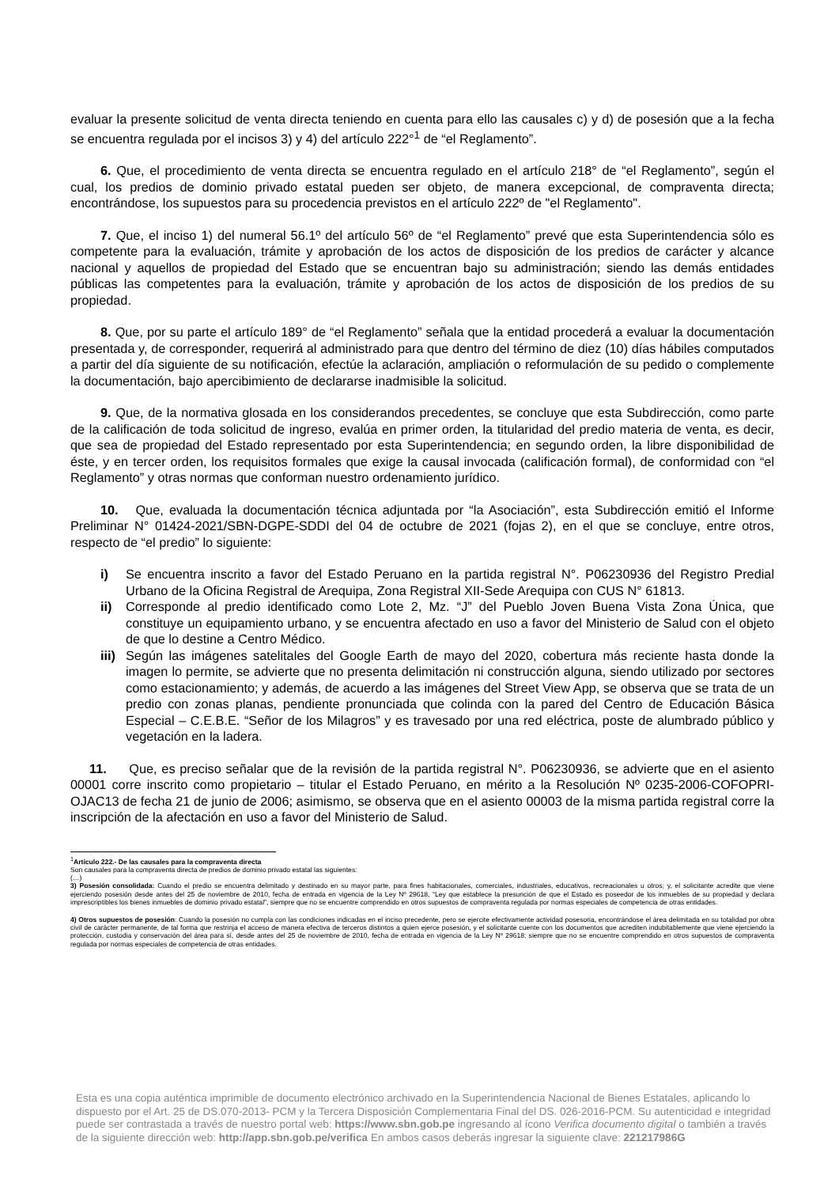evaluar la presente solicitud de venta directa teniendo en cuenta para ello las causales c) y d) de posesión que a la fecha se encuentra regulada por el incisos 3) y 4) del artículo 222°<sup>1</sup> de “el Reglamento”.
6. Que, el procedimiento de venta directa se encuentra regulado en el artículo 218° de “el Reglamento”, según el cual, los predios de dominio privado estatal pueden ser objeto, de manera excepcional, de compraventa directa; encontrándose, los supuestos para su procedencia previstos en el artículo 222º de "el Reglamento".
7. Que, el inciso 1) del numeral 56.1º del artículo 56º de “el Reglamento” prevé que esta Superintendencia sólo es competente para la evaluación, trámite y aprobación de los actos de disposición de los predios de carácter y alcance nacional y aquellos de propiedad del Estado que se encuentran bajo su administración; siendo las demás entidades públicas las competentes para la evaluación, trámite y aprobación de los actos de disposición de los predios de su propiedad.
8. Que, por su parte el artículo 189° de “el Reglamento” señala que la entidad procederá a evaluar la documentación presentada y, de corresponder, requerirá al administrado para que dentro del término de diez (10) días hábiles computados a partir del día siguiente de su notificación, efectúe la aclaración, ampliación o reformulación de su pedido o complemente la documentación, bajo apercibimiento de declararse inadmisible la solicitud.
9. Que, de la normativa glosada en los considerandos precedentes, se concluye que esta Subdirección, como parte de la calificación de toda solicitud de ingreso, evalúa en primer orden, la titularidad del predio materia de venta, es decir, que sea de propiedad del Estado representado por esta Superintendencia; en segundo orden, la libre disponibilidad de éste, y en tercer orden, los requisitos formales que exige la causal invocada (calificación formal), de conformidad con “el Reglamento” y otras normas que conforman nuestro ordenamiento jurídico.
10. Que, evaluada la documentación técnica adjuntada por “la Asociación”, esta Subdirección emitió el Informe Preliminar N° 01424-2021/SBN-DGPE-SDDI del 04 de octubre de 2021 (fojas 2), en el que se concluye, entre otros, respecto de “el predio” lo siguiente:
i) Se encuentra inscrito a favor del Estado Peruano en la partida registral N°. P06230936 del Registro Predial Urbano de la Oficina Registral de Arequipa, Zona Registral XII-Sede Arequipa con CUS N° 61813.
ii) Corresponde al predio identificado como Lote 2, Mz. “J” del Pueblo Joven Buena Vista Zona Única, que constituye un equipamiento urbano, y se encuentra afectado en uso a favor del Ministerio de Salud con el objeto de que lo destine a Centro Médico.
iii) Según las imágenes satelitales del Google Earth de mayo del 2020, cobertura más reciente hasta donde la imagen lo permite, se advierte que no presenta delimitación ni construcción alguna, siendo utilizado por sectores como estacionamiento; y además, de acuerdo a las imágenes del Street View App, se observa que se trata de un predio con zonas planas, pendiente pronunciada que colinda con la pared del Centro de Educación Básica Especial – C.E.B.E. “Señor de los Milagros” y es travesado por una red eléctrica, poste de alumbrado público y vegetación en la ladera.
11. Que, es preciso señalar que de la revisión de la partida registral N°. P06230936, se advierte que en el asiento 00001 corre inscrito como propietario – titular el Estado Peruano, en mérito a la Resolución Nº 0235-2006-COFOPRI-OJAC13 de fecha 21 de junio de 2006; asimismo, se observa que en el asiento 00003 de la misma partida registral corre la inscripción de la afectación en uso a favor del Ministerio de Salud.
<sup>1</sup> Artículo 222.- De las causales para la compraventa directa
Son causales para la compraventa directa de predios de dominio privado estatal las siguientes:
(…)
3) Posesión consolidada: Cuando el predio se encuentra delimitado y destinado en su mayor parte, para fines habitacionales, comerciales, industriales, educativos, recreacionales u otros; y, el solicitante acredite que viene ejerciendo posesión desde antes del 25 de noviembre de 2010, fecha de entrada en vigencia de la Ley Nº 29618, “Ley que establece la presunción de que el Estado es poseedor de los inmuebles de su propiedad y declara imprescriptibles los bienes inmuebles de dominio privado estatal”, siempre que no se encuentre comprendido en otros supuestos de compraventa regulada por normas especiales de competencia de otras entidades.
4) Otros supuestos de posesión: Cuando la posesión no cumpla con las condiciones indicadas en el inciso precedente, pero se ejercite efectivamente actividad posesoria, encontrándose el área delimitada en su totalidad por obra civil de carácter permanente, de tal forma que restrinja el acceso de manera efectiva de terceros distintos a quien ejerce posesión, y el solicitante cuente con los documentos que acrediten indubitablemente que viene ejerciendo la protección, custodia y conservación del área para sí, desde antes del 25 de noviembre de 2010, fecha de entrada en vigencia de la Ley Nº 29618; siempre que no se encuentre comprendido en otros supuestos de compraventa regulada por normas especiales de competencia de otras entidades.
Esta es una copia auténtica imprimible de documento electrónico archivado en la Superintendencia Nacional de Bienes Estatales, aplicando lo dispuesto por el Art. 25 de DS.070-2013- PCM y la Tercera Disposición Complementaria Final del DS. 026-2016-PCM. Su autenticidad e integridad puede ser contrastada a través de nuestro portal web: https://www.sbn.gob.pe ingresando al ícono Verifica documento digital o también a través de la siguiente dirección web: http://app.sbn.gob.pe/verifica En ambos casos deberás ingresar la siguiente clave: 221217986G